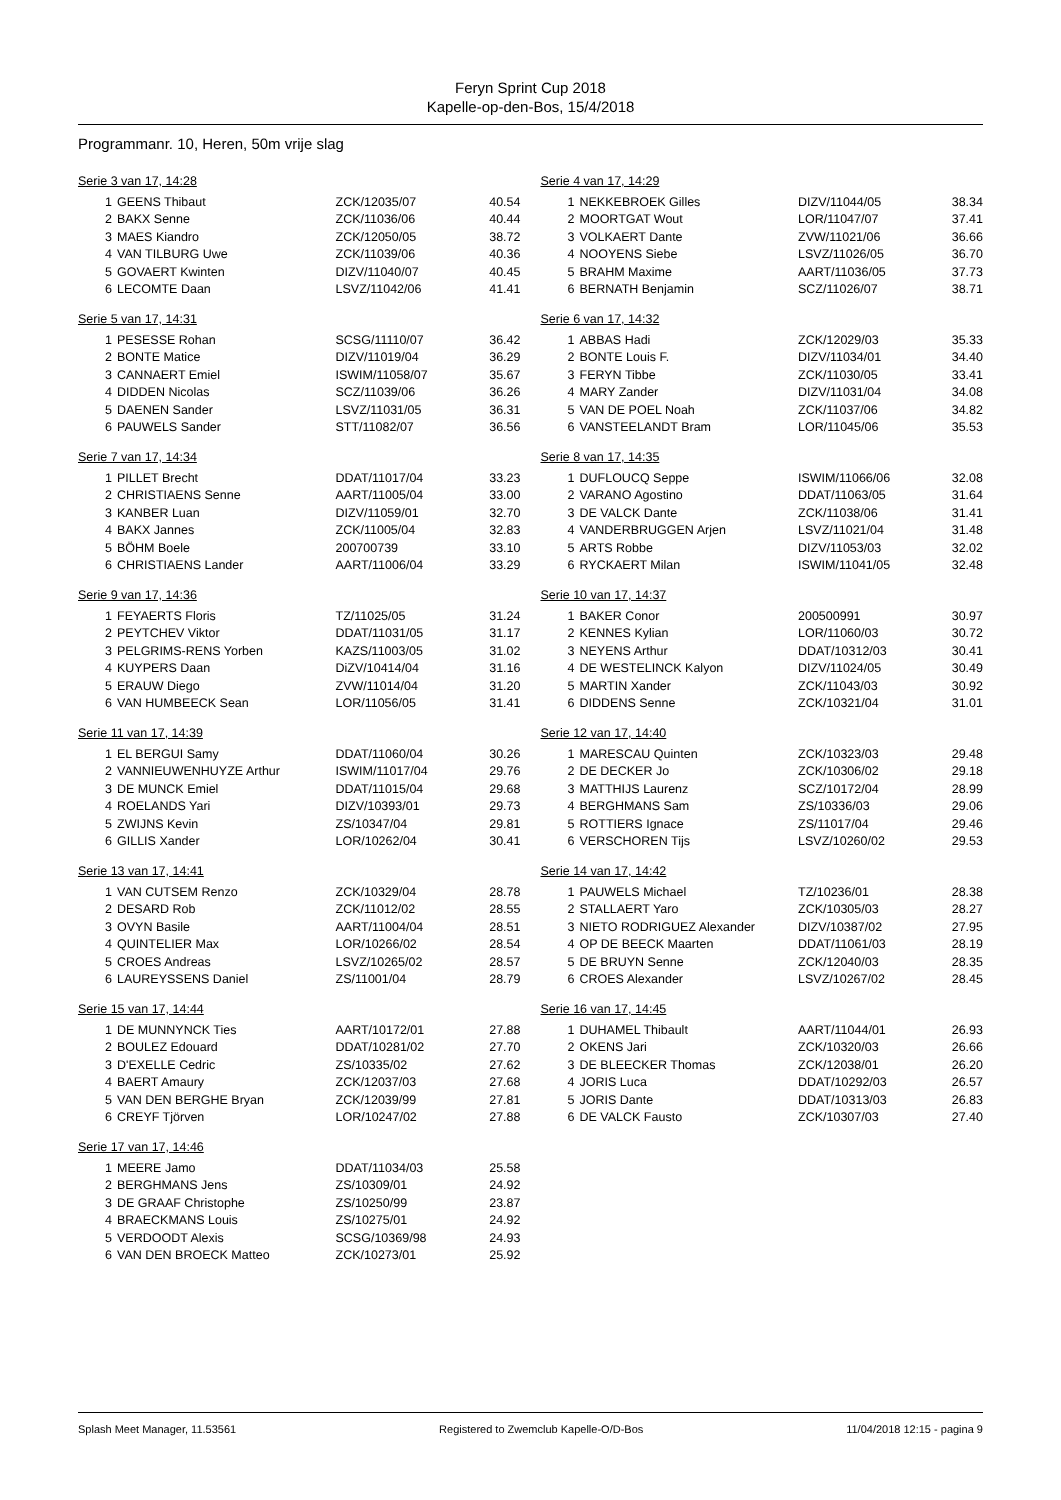Feryn Sprint Cup 2018
Kapelle-op-den-Bos, 15/4/2018
Programmanr. 10, Heren, 50m vrije slag
Serie 3 van 17, 14:28
| 1 | GEENS Thibaut | ZCK/12035/07 | 40.54 |
| 2 | BAKX Senne | ZCK/11036/06 | 40.44 |
| 3 | MAES Kiandro | ZCK/12050/05 | 38.72 |
| 4 | VAN TILBURG Uwe | ZCK/11039/06 | 40.36 |
| 5 | GOVAERT Kwinten | DIZV/11040/07 | 40.45 |
| 6 | LECOMTE Daan | LSVZ/11042/06 | 41.41 |
Serie 4 van 17, 14:29
| 1 | NEKKEBROEK Gilles | DIZV/11044/05 | 38.34 |
| 2 | MOORTGAT Wout | LOR/11047/07 | 37.41 |
| 3 | VOLKAERT Dante | ZVW/11021/06 | 36.66 |
| 4 | NOOYENS Siebe | LSVZ/11026/05 | 36.70 |
| 5 | BRAHM Maxime | AART/11036/05 | 37.73 |
| 6 | BERNATH Benjamin | SCZ/11026/07 | 38.71 |
Serie 5 van 17, 14:31
| 1 | PESESSE Rohan | SCSG/11110/07 | 36.42 |
| 2 | BONTE Matice | DIZV/11019/04 | 36.29 |
| 3 | CANNAERT Emiel | ISWIM/11058/07 | 35.67 |
| 4 | DIDDEN Nicolas | SCZ/11039/06 | 36.26 |
| 5 | DAENEN Sander | LSVZ/11031/05 | 36.31 |
| 6 | PAUWELS Sander | STT/11082/07 | 36.56 |
Serie 6 van 17, 14:32
| 1 | ABBAS Hadi | ZCK/12029/03 | 35.33 |
| 2 | BONTE Louis F. | DIZV/11034/01 | 34.40 |
| 3 | FERYN Tibbe | ZCK/11030/05 | 33.41 |
| 4 | MARY Zander | DIZV/11031/04 | 34.08 |
| 5 | VAN DE POEL Noah | ZCK/11037/06 | 34.82 |
| 6 | VANSTEELANDT Bram | LOR/11045/06 | 35.53 |
Serie 7 van 17, 14:34
| 1 | PILLET Brecht | DDAT/11017/04 | 33.23 |
| 2 | CHRISTIAENS Senne | AART/11005/04 | 33.00 |
| 3 | KANBER Luan | DIZV/11059/01 | 32.70 |
| 4 | BAKX Jannes | ZCK/11005/04 | 32.83 |
| 5 | BÖHM Boele | 200700739 | 33.10 |
| 6 | CHRISTIAENS Lander | AART/11006/04 | 33.29 |
Serie 8 van 17, 14:35
| 1 | DUFLOUCQ Seppe | ISWIM/11066/06 | 32.08 |
| 2 | VARANO Agostino | DDAT/11063/05 | 31.64 |
| 3 | DE VALCK Dante | ZCK/11038/06 | 31.41 |
| 4 | VANDERBRUGGEN Arjen | LSVZ/11021/04 | 31.48 |
| 5 | ARTS Robbe | DIZV/11053/03 | 32.02 |
| 6 | RYCKAERT Milan | ISWIM/11041/05 | 32.48 |
Serie 9 van 17, 14:36
| 1 | FEYAERTS Floris | TZ/11025/05 | 31.24 |
| 2 | PEYTCHEV Viktor | DDAT/11031/05 | 31.17 |
| 3 | PELGRIMS-RENS Yorben | KAZS/11003/05 | 31.02 |
| 4 | KUYPERS Daan | DiZV/10414/04 | 31.16 |
| 5 | ERAUW Diego | ZVW/11014/04 | 31.20 |
| 6 | VAN HUMBEECK Sean | LOR/11056/05 | 31.41 |
Serie 10 van 17, 14:37
| 1 | BAKER Conor | 200500991 | 30.97 |
| 2 | KENNES Kylian | LOR/11060/03 | 30.72 |
| 3 | NEYENS Arthur | DDAT/10312/03 | 30.41 |
| 4 | DE WESTELINCK Kalyon | DIZV/11024/05 | 30.49 |
| 5 | MARTIN Xander | ZCK/11043/03 | 30.92 |
| 6 | DIDDENS Senne | ZCK/10321/04 | 31.01 |
Serie 11 van 17, 14:39
| 1 | EL BERGUI Samy | DDAT/11060/04 | 30.26 |
| 2 | VANNIEUWENHUYZE Arthur | ISWIM/11017/04 | 29.76 |
| 3 | DE MUNCK Emiel | DDAT/11015/04 | 29.68 |
| 4 | ROELANDS Yari | DIZV/10393/01 | 29.73 |
| 5 | ZWIJNS Kevin | ZS/10347/04 | 29.81 |
| 6 | GILLIS Xander | LOR/10262/04 | 30.41 |
Serie 12 van 17, 14:40
| 1 | MARESCAU Quinten | ZCK/10323/03 | 29.48 |
| 2 | DE DECKER Jo | ZCK/10306/02 | 29.18 |
| 3 | MATTHIJS Laurenz | SCZ/10172/04 | 28.99 |
| 4 | BERGHMANS Sam | ZS/10336/03 | 29.06 |
| 5 | ROTTIERS Ignace | ZS/11017/04 | 29.46 |
| 6 | VERSCHOREN Tijs | LSVZ/10260/02 | 29.53 |
Serie 13 van 17, 14:41
| 1 | VAN CUTSEM Renzo | ZCK/10329/04 | 28.78 |
| 2 | DESARD Rob | ZCK/11012/02 | 28.55 |
| 3 | OVYN Basile | AART/11004/04 | 28.51 |
| 4 | QUINTELIER Max | LOR/10266/02 | 28.54 |
| 5 | CROES Andreas | LSVZ/10265/02 | 28.57 |
| 6 | LAUREYSSENS Daniel | ZS/11001/04 | 28.79 |
Serie 14 van 17, 14:42
| 1 | PAUWELS Michael | TZ/10236/01 | 28.38 |
| 2 | STALLAERT Yaro | ZCK/10305/03 | 28.27 |
| 3 | NIETO RODRIGUEZ Alexander | DIZV/10387/02 | 27.95 |
| 4 | OP DE BEECK Maarten | DDAT/11061/03 | 28.19 |
| 5 | DE BRUYN Senne | ZCK/12040/03 | 28.35 |
| 6 | CROES Alexander | LSVZ/10267/02 | 28.45 |
Serie 15 van 17, 14:44
| 1 | DE MUNNYNCK Ties | AART/10172/01 | 27.88 |
| 2 | BOULEZ Edouard | DDAT/10281/02 | 27.70 |
| 3 | D'EXELLE Cedric | ZS/10335/02 | 27.62 |
| 4 | BAERT Amaury | ZCK/12037/03 | 27.68 |
| 5 | VAN DEN BERGHE Bryan | ZCK/12039/99 | 27.81 |
| 6 | CREYF Tjörven | LOR/10247/02 | 27.88 |
Serie 16 van 17, 14:45
| 1 | DUHAMEL Thibault | AART/11044/01 | 26.93 |
| 2 | OKENS Jari | ZCK/10320/03 | 26.66 |
| 3 | DE BLEECKER Thomas | ZCK/12038/01 | 26.20 |
| 4 | JORIS Luca | DDAT/10292/03 | 26.57 |
| 5 | JORIS Dante | DDAT/10313/03 | 26.83 |
| 6 | DE VALCK Fausto | ZCK/10307/03 | 27.40 |
Serie 17 van 17, 14:46
| 1 | MEERE Jamo | DDAT/11034/03 | 25.58 |
| 2 | BERGHMANS Jens | ZS/10309/01 | 24.92 |
| 3 | DE GRAAF Christophe | ZS/10250/99 | 23.87 |
| 4 | BRAECKMANS Louis | ZS/10275/01 | 24.92 |
| 5 | VERDOODT Alexis | SCSG/10369/98 | 24.93 |
| 6 | VAN DEN BROECK Matteo | ZCK/10273/01 | 25.92 |
Splash Meet Manager, 11.53561 Registered to Zwemclub Kapelle-O/D-Bos 11/04/2018 12:15 - pagina 9